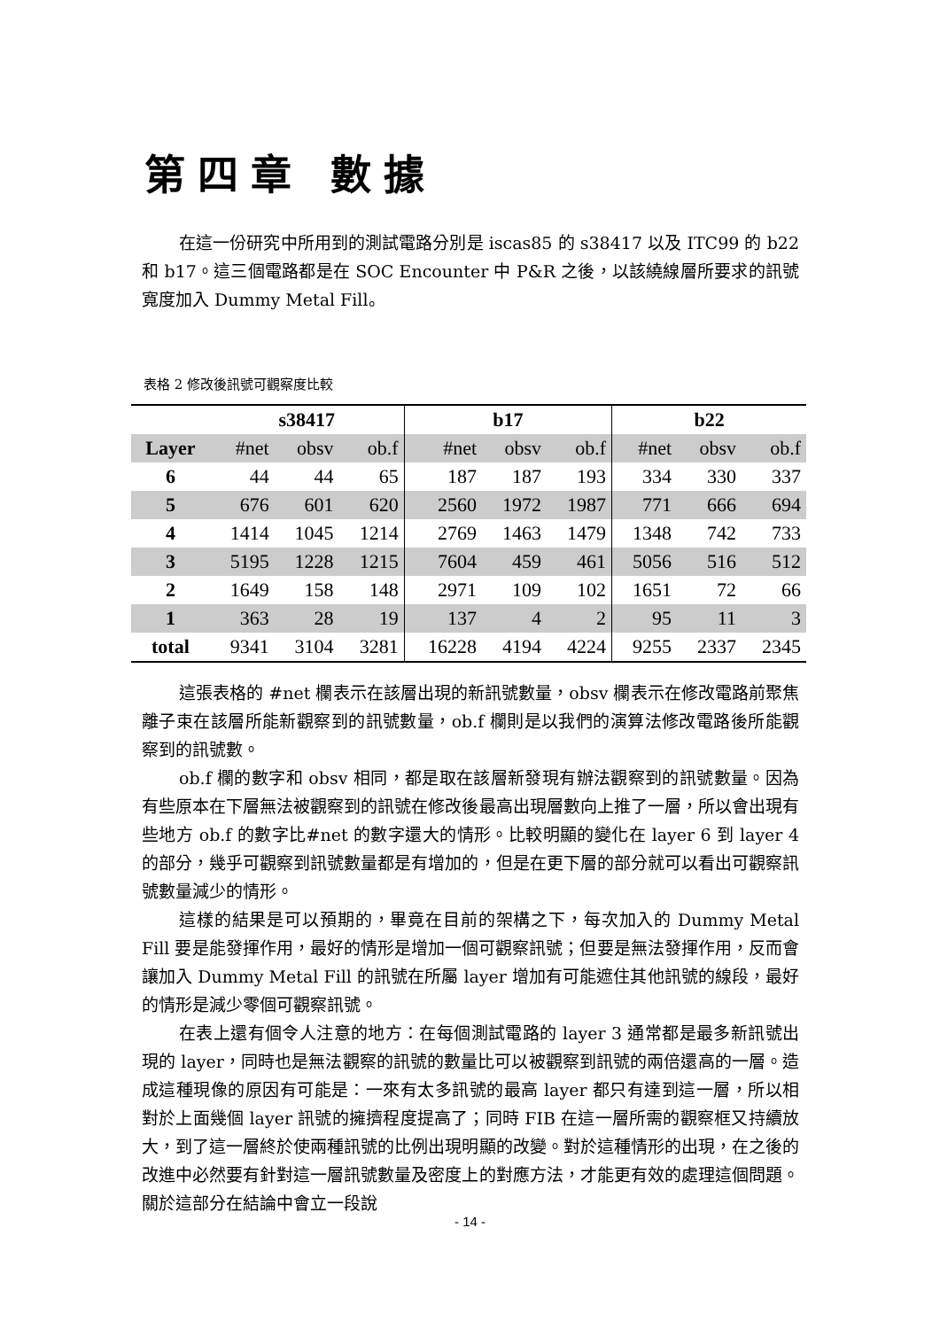第四章 數據
在這一份研究中所用到的測試電路分別是 iscas85 的 s38417 以及 ITC99 的 b22 和 b17。這三個電路都是在 SOC Encounter 中 P&R 之後，以該繞線層所要求的訊號寬度加入 Dummy Metal Fill。
表格 2 修改後訊號可觀察度比較
| | s38417 | | | b17 | | | b22 | | |
| --- | --- | --- | --- | --- | --- | --- | --- | --- | --- |
| Layer | #net | obsv | ob.f | #net | obsv | ob.f | #net | obsv | ob.f |
| 6 | 44 | 44 | 65 | 187 | 187 | 193 | 334 | 330 | 337 |
| 5 | 676 | 601 | 620 | 2560 | 1972 | 1987 | 771 | 666 | 694 |
| 4 | 1414 | 1045 | 1214 | 2769 | 1463 | 1479 | 1348 | 742 | 733 |
| 3 | 5195 | 1228 | 1215 | 7604 | 459 | 461 | 5056 | 516 | 512 |
| 2 | 1649 | 158 | 148 | 2971 | 109 | 102 | 1651 | 72 | 66 |
| 1 | 363 | 28 | 19 | 137 | 4 | 2 | 95 | 11 | 3 |
| total | 9341 | 3104 | 3281 | 16228 | 4194 | 4224 | 9255 | 2337 | 2345 |
這張表格的 #net 欄表示在該層出現的新訊號數量，obsv 欄表示在修改電路前聚焦離子束在該層所能新觀察到的訊號數量，ob.f 欄則是以我們的演算法修改電路後所能觀察到的訊號數。
ob.f 欄的數字和 obsv 相同，都是取在該層新發現有辦法觀察到的訊號數量。因為有些原本在下層無法被觀察到的訊號在修改後最高出現層數向上推了一層，所以會出現有些地方 ob.f 的數字比#net 的數字還大的情形。比較明顯的變化在 layer 6 到 layer 4 的部分，幾乎可觀察到訊號數量都是有增加的，但是在更下層的部分就可以看出可觀察訊號數量減少的情形。
這樣的結果是可以預期的，畢竟在目前的架構之下，每次加入的 Dummy Metal Fill 要是能發揮作用，最好的情形是增加一個可觀察訊號；但要是無法發揮作用，反而會讓加入 Dummy Metal Fill 的訊號在所屬 layer 增加有可能遮住其他訊號的線段，最好的情形是減少零個可觀察訊號。
在表上還有個令人注意的地方：在每個測試電路的 layer 3 通常都是最多新訊號出現的 layer，同時也是無法觀察的訊號的數量比可以被觀察到訊號的兩倍還高的一層。造成這種現像的原因有可能是：一來有太多訊號的最高 layer 都只有達到這一層，所以相對於上面幾個 layer 訊號的擁擠程度提高了；同時 FIB 在這一層所需的觀察框又持續放大，到了這一層終於使兩種訊號的比例出現明顯的改變。對於這種情形的出現，在之後的改進中必然要有針對這一層訊號數量及密度上的對應方法，才能更有效的處理這個問題。關於這部分在結論中會立一段說
- 14 -